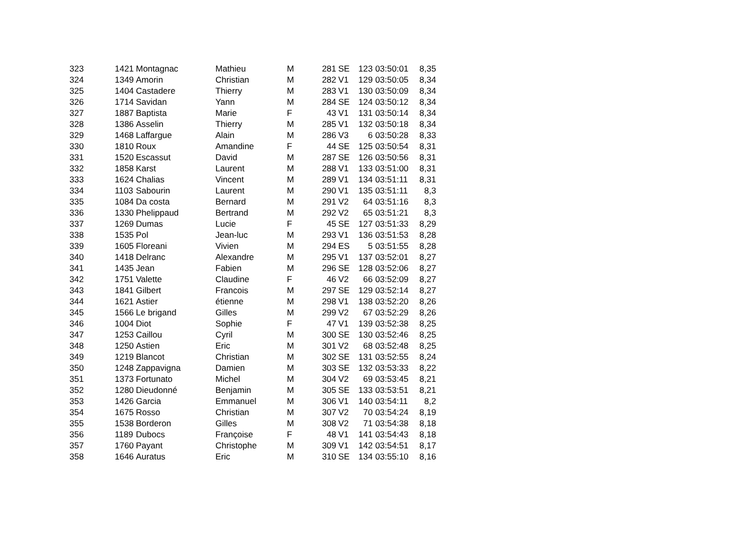| 323 | 1421 | Montagnac | Mathieu | M | 281 | SE | 123 | 03:50:01 | 8,35 |
| 324 | 1349 | Amorin | Christian | M | 282 | V1 | 129 | 03:50:05 | 8,34 |
| 325 | 1404 | Castadere | Thierry | M | 283 | V1 | 130 | 03:50:09 | 8,34 |
| 326 | 1714 | Savidan | Yann | M | 284 | SE | 124 | 03:50:12 | 8,34 |
| 327 | 1887 | Baptista | Marie | F | 43 | V1 | 131 | 03:50:14 | 8,34 |
| 328 | 1386 | Asselin | Thierry | M | 285 | V1 | 132 | 03:50:18 | 8,34 |
| 329 | 1468 | Laffargue | Alain | M | 286 | V3 | 6 | 03:50:28 | 8,33 |
| 330 | 1810 | Roux | Amandine | F | 44 | SE | 125 | 03:50:54 | 8,31 |
| 331 | 1520 | Escassut | David | M | 287 | SE | 126 | 03:50:56 | 8,31 |
| 332 | 1858 | Karst | Laurent | M | 288 | V1 | 133 | 03:51:00 | 8,31 |
| 333 | 1624 | Chalias | Vincent | M | 289 | V1 | 134 | 03:51:11 | 8,31 |
| 334 | 1103 | Sabourin | Laurent | M | 290 | V1 | 135 | 03:51:11 | 8,3 |
| 335 | 1084 | Da costa | Bernard | M | 291 | V2 | 64 | 03:51:16 | 8,3 |
| 336 | 1330 | Phelippaud | Bertrand | M | 292 | V2 | 65 | 03:51:21 | 8,3 |
| 337 | 1269 | Dumas | Lucie | F | 45 | SE | 127 | 03:51:33 | 8,29 |
| 338 | 1535 | Pol | Jean-luc | M | 293 | V1 | 136 | 03:51:53 | 8,28 |
| 339 | 1605 | Floreani | Vivien | M | 294 | ES | 5 | 03:51:55 | 8,28 |
| 340 | 1418 | Delranc | Alexandre | M | 295 | V1 | 137 | 03:52:01 | 8,27 |
| 341 | 1435 | Jean | Fabien | M | 296 | SE | 128 | 03:52:06 | 8,27 |
| 342 | 1751 | Valette | Claudine | F | 46 | V2 | 66 | 03:52:09 | 8,27 |
| 343 | 1841 | Gilbert | Francois | M | 297 | SE | 129 | 03:52:14 | 8,27 |
| 344 | 1621 | Astier | étienne | M | 298 | V1 | 138 | 03:52:20 | 8,26 |
| 345 | 1566 | Le brigand | Gilles | M | 299 | V2 | 67 | 03:52:29 | 8,26 |
| 346 | 1004 | Diot | Sophie | F | 47 | V1 | 139 | 03:52:38 | 8,25 |
| 347 | 1253 | Caillou | Cyril | M | 300 | SE | 130 | 03:52:46 | 8,25 |
| 348 | 1250 | Astien | Eric | M | 301 | V2 | 68 | 03:52:48 | 8,25 |
| 349 | 1219 | Blancot | Christian | M | 302 | SE | 131 | 03:52:55 | 8,24 |
| 350 | 1248 | Zappavigna | Damien | M | 303 | SE | 132 | 03:53:33 | 8,22 |
| 351 | 1373 | Fortunato | Michel | M | 304 | V2 | 69 | 03:53:45 | 8,21 |
| 352 | 1280 | Dieudonné | Benjamin | M | 305 | SE | 133 | 03:53:51 | 8,21 |
| 353 | 1426 | Garcia | Emmanuel | M | 306 | V1 | 140 | 03:54:11 | 8,2 |
| 354 | 1675 | Rosso | Christian | M | 307 | V2 | 70 | 03:54:24 | 8,19 |
| 355 | 1538 | Borderon | Gilles | M | 308 | V2 | 71 | 03:54:38 | 8,18 |
| 356 | 1189 | Dubocs | Françoise | F | 48 | V1 | 141 | 03:54:43 | 8,18 |
| 357 | 1760 | Payant | Christophe | M | 309 | V1 | 142 | 03:54:51 | 8,17 |
| 358 | 1646 | Auratus | Eric | M | 310 | SE | 134 | 03:55:10 | 8,16 |